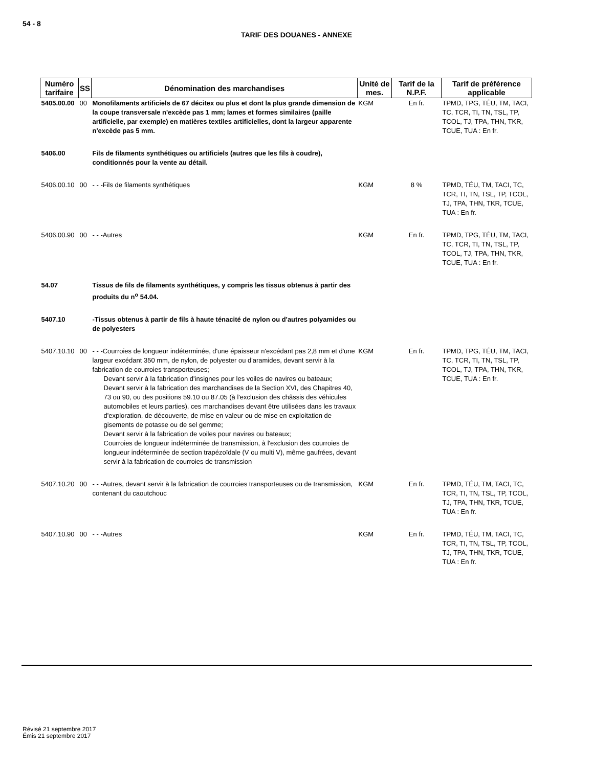54 - 8
TARIF DES DOUANES - ANNEXE
| Numéro tarifaire | SS | Dénomination des marchandises | Unité de mes. | Tarif de la N.P.F. | Tarif de préférence applicable |
| --- | --- | --- | --- | --- | --- |
| 5405.00.00 | 00 | Monofilaments artificiels de 67 décitex ou plus et dont la plus grande dimension de la coupe transversale n'excède pas 1 mm; lames et formes similaires (paille artificielle, par exemple) en matières textiles artificielles, dont la largeur apparente n'excède pas 5 mm. | KGM | En fr. | TPMD, TPG, TÉU, TM, TACI, TC, TCR, TI, TN, TSL, TP, TCOL, TJ, TPA, THN, TKR, TCUE, TUA : En fr. |
| 5406.00 | | Fils de filaments synthétiques ou artificiels (autres que les fils à coudre), conditionnés pour la vente au détail. | | | |
| 5406.00.10 | 00 | - - -Fils de filaments synthétiques | KGM | 8 % | TPMD, TÉU, TM, TACI, TC, TCR, TI, TN, TSL, TP, TCOL, TJ, TPA, THN, TKR, TCUE, TUA : En fr. |
| 5406.00.90 | 00 | - - -Autres | KGM | En fr. | TPMD, TPG, TÉU, TM, TACI, TC, TCR, TI, TN, TSL, TP, TCOL, TJ, TPA, THN, TKR, TCUE, TUA : En fr. |
| 54.07 | | Tissus de fils de filaments synthétiques, y compris les tissus obtenus à partir des produits du n<sup>o</sup> 54.04. | | | |
| 5407.10 | | -Tissus obtenus à partir de fils à haute ténacité de nylon ou d'autres polyamides ou de polyesters | | | |
| 5407.10.10 | 00 | - - -Courroies de longueur indéterminée, d'une épaisseur n'excédant pas 2,8 mm et d'une largeur excédant 350 mm, de nylon, de polyester ou d'aramides, devant servir à la fabrication de courroies transporteuses; Devant servir à la fabrication d'insignes pour les voiles de navires ou bateaux; Devant servir à la fabrication des marchandises de la Section XVI, des Chapitres 40, 73 ou 90, ou des positions 59.10 ou 87.05 (à l'exclusion des châssis des véhicules automobiles et leurs parties), ces marchandises devant être utilisées dans les travaux d'exploration, de découverte, de mise en valeur ou de mise en exploitation de gisements de potasse ou de sel gemme; Devant servir à la fabrication de voiles pour navires ou bateaux; Courroies de longueur indéterminée de transmission, à l'exclusion des courroies de longueur indéterminée de section trapézoïdale (V ou multi V), même gaufrées, devant servir à la fabrication de courroies de transmission | KGM | En fr. | TPMD, TPG, TÉU, TM, TACI, TC, TCR, TI, TN, TSL, TP, TCOL, TJ, TPA, THN, TKR, TCUE, TUA : En fr. |
| 5407.10.20 | 00 | - - -Autres, devant servir à la fabrication de courroies transporteuses ou de transmission, contenant du caoutchouc | KGM | En fr. | TPMD, TÉU, TM, TACI, TC, TCR, TI, TN, TSL, TP, TCOL, TJ, TPA, THN, TKR, TCUE, TUA : En fr. |
| 5407.10.90 | 00 | - - -Autres | KGM | En fr. | TPMD, TÉU, TM, TACI, TC, TCR, TI, TN, TSL, TP, TCOL, TJ, TPA, THN, TKR, TCUE, TUA : En fr. |
Révisé 21 septembre 2017
Émis 21 septembre 2017